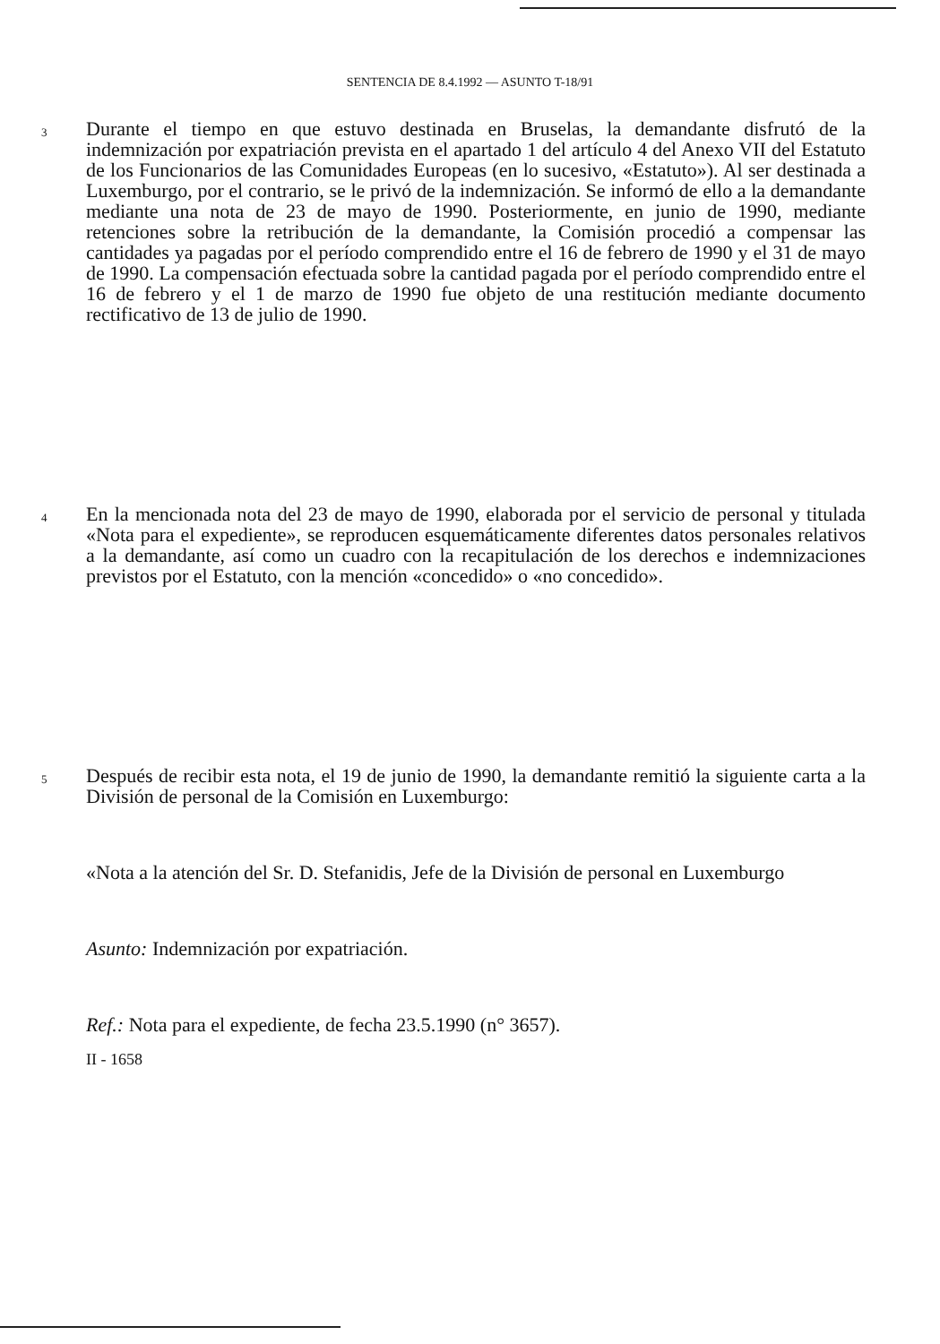SENTENCIA DE 8.4.1992 — ASUNTO T-18/91
3
Durante el tiempo en que estuvo destinada en Bruselas, la demandante disfrutó de la indemnización por expatriación prevista en el apartado 1 del artículo 4 del Anexo VII del Estatuto de los Funcionarios de las Comunidades Europeas (en lo sucesivo, «Estatuto»). Al ser destinada a Luxemburgo, por el contrario, se le privó de la indemnización. Se informó de ello a la demandante mediante una nota de 23 de mayo de 1990. Posteriormente, en junio de 1990, mediante retenciones sobre la retribución de la demandante, la Comisión procedió a compensar las cantidades ya pagadas por el período comprendido entre el 16 de febrero de 1990 y el 31 de mayo de 1990. La compensación efectuada sobre la cantidad pagada por el período comprendido entre el 16 de febrero y el 1 de marzo de 1990 fue objeto de una restitución mediante documento rectificativo de 13 de julio de 1990.
4
En la mencionada nota del 23 de mayo de 1990, elaborada por el servicio de personal y titulada «Nota para el expediente», se reproducen esquemáticamente diferentes datos personales relativos a la demandante, así como un cuadro con la recapitulación de los derechos e indemnizaciones previstos por el Estatuto, con la mención «concedido» o «no concedido».
5
Después de recibir esta nota, el 19 de junio de 1990, la demandante remitió la siguiente carta a la División de personal de la Comisión en Luxemburgo:
«Nota a la atención del Sr. D. Stefanidis, Jefe de la División de personal en Luxemburgo
Asunto: Indemnización por expatriación.
Ref.: Nota para el expediente, de fecha 23.5.1990 (n° 3657).
II - 1658